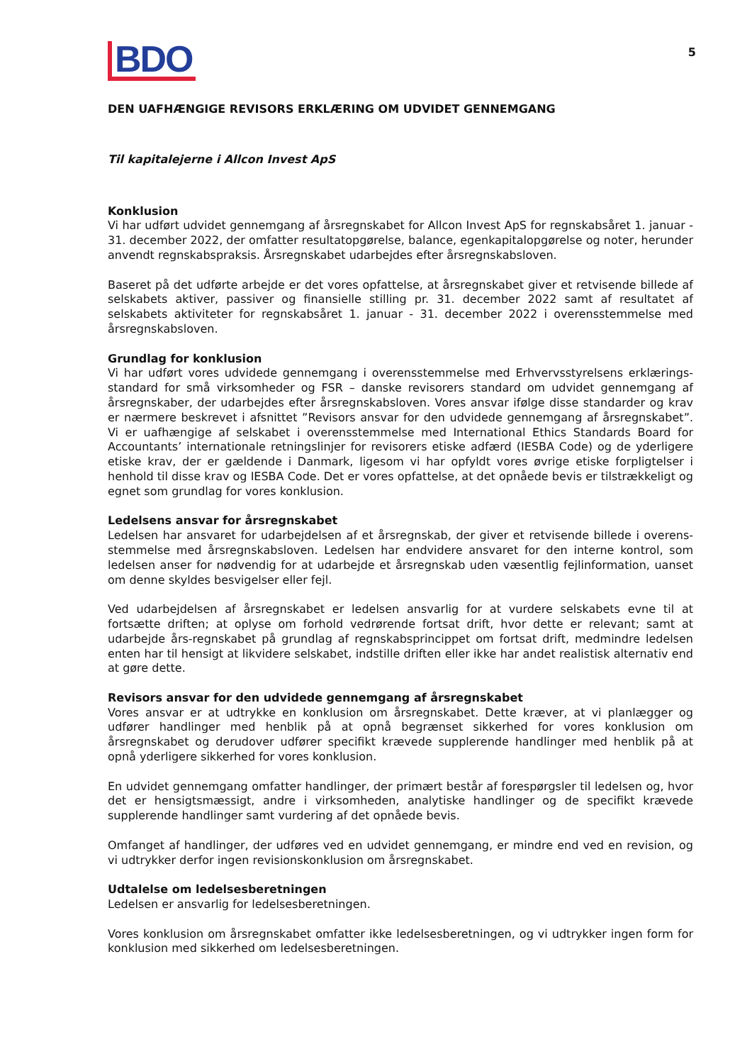BDO
5
DEN UAFHÆNGIGE REVISORS ERKLÆRING OM UDVIDET GENNEMGANG
Til kapitalejerne i Allcon Invest ApS
Konklusion
Vi har udført udvidet gennemgang af årsregnskabet for Allcon Invest ApS for regnskabsåret 1. januar - 31. december 2022, der omfatter resultatopgørelse, balance, egenkapitalopgørelse og noter, herunder anvendt regnskabspraksis. Årsregnskabet udarbejdes efter årsregnskabsloven.
Baseret på det udførte arbejde er det vores opfattelse, at årsregnskabet giver et retvisende billede af selskabets aktiver, passiver og finansielle stilling pr. 31. december 2022 samt af resultatet af selskabets aktiviteter for regnskabsåret 1. januar - 31. december 2022 i overensstemmelse med årsregnskabsloven.
Grundlag for konklusion
Vi har udført vores udvidede gennemgang i overensstemmelse med Erhvervsstyrelsens erklærings-standard for små virksomheder og FSR – danske revisorers standard om udvidet gennemgang af årsregnskaber, der udarbejdes efter årsregnskabsloven. Vores ansvar ifølge disse standarder og krav er nærmere beskrevet i afsnittet ”Revisors ansvar for den udvidede gennemgang af årsregnskabet”. Vi er uafhængige af selskabet i overensstemmelse med International Ethics Standards Board for Accountants’ internationale retningslinjer for revisorers etiske adfærd (IESBA Code) og de yderligere etiske krav, der er gældende i Danmark, ligesom vi har opfyldt vores øvrige etiske forpligtelser i henhold til disse krav og IESBA Code. Det er vores opfattelse, at det opnåede bevis er tilstrækkeligt og egnet som grundlag for vores konklusion.
Ledelsens ansvar for årsregnskabet
Ledelsen har ansvaret for udarbejdelsen af et årsregnskab, der giver et retvisende billede i overens-stemmelse med årsregnskabsloven. Ledelsen har endvidere ansvaret for den interne kontrol, som ledelsen anser for nødvendig for at udarbejde et årsregnskab uden væsentlig fejlinformation, uanset om denne skyldes besvigelser eller fejl.
Ved udarbejdelsen af årsregnskabet er ledelsen ansvarlig for at vurdere selskabets evne til at fortsætte driften; at oplyse om forhold vedrørende fortsat drift, hvor dette er relevant; samt at udarbejde års-regnskabet på grundlag af regnskabsprincippet om fortsat drift, medmindre ledelsen enten har til hensigt at likvidere selskabet, indstille driften eller ikke har andet realistisk alternativ end at gøre dette.
Revisors ansvar for den udvidede gennemgang af årsregnskabet
Vores ansvar er at udtrykke en konklusion om årsregnskabet. Dette kræver, at vi planlægger og udfører handlinger med henblik på at opnå begrænset sikkerhed for vores konklusion om årsregnskabet og derudover udfører specifikt krævede supplerende handlinger med henblik på at opnå yderligere sikkerhed for vores konklusion.
En udvidet gennemgang omfatter handlinger, der primært består af forespørgsler til ledelsen og, hvor det er hensigtsmæssigt, andre i virksomheden, analytiske handlinger og de specifikt krævede supplerende handlinger samt vurdering af det opnåede bevis.
Omfanget af handlinger, der udføres ved en udvidet gennemgang, er mindre end ved en revision, og vi udtrykker derfor ingen revisionskonklusion om årsregnskabet.
Udtalelse om ledelsesberetningen
Ledelsen er ansvarlig for ledelsesberetningen.
Vores konklusion om årsregnskabet omfatter ikke ledelsesberetningen, og vi udtrykker ingen form for konklusion med sikkerhed om ledelsesberetningen.